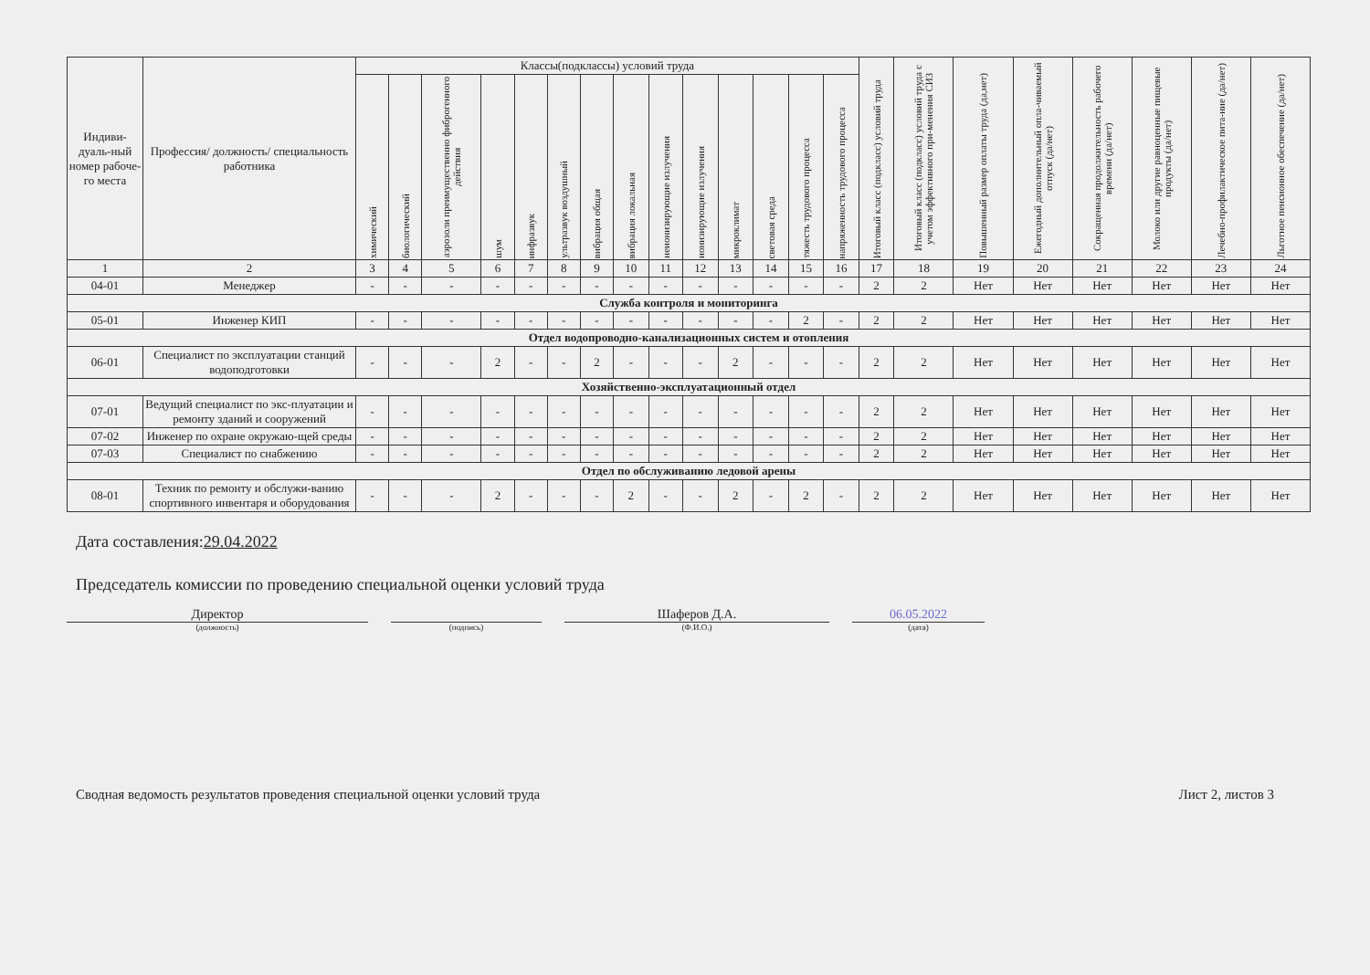| Индиви-дуаль-ный номер рабоче-го места | Профессия/ должность/ специальность работника | Классы(подклассы) условий труда | | | | | | | | | | | | | | Итоговый класс (подкласс) условий труда | Итоговый класс (подкласс) условий труда с учетом эффективного при-менения СИЗ | Повышенный размер оплаты труда (да,нет) | Ежегодный дополнительный опла-чиваемый отпуск (да/нет) | Сокращенная продолжительность рабочего времени (да/нет) | Молоко или другие равноценные пищевые продукты (да/нет) | Лечебно-профилактическое пита-ние (да/нет) | Льготное пенсионное обеспечение (да/нет) |
| --- | --- | --- | --- | --- | --- | --- | --- | --- | --- | --- | --- | --- | --- | --- | --- | --- | --- | --- | --- | --- | --- | --- | --- |
| | | химический | биологический | аэрозоли преимущественно фиброгенного действия | шум | инфразвук | ультразвук воздушный | вибрация общая | вибрация локальная | неионизирующие излучения | ионизирующие излучения | микроклимат | световая среда | тяжесть трудового процесса | напряженность трудового процесса | | | | | | | | |
| 1 | 2 | 3 | 4 | 5 | 6 | 7 | 8 | 9 | 10 | 11 | 12 | 13 | 14 | 15 | 16 | 17 | 18 | 19 | 20 | 21 | 22 | 23 | 24 |
| 04-01 | Менеджер | - | - | - | - | - | - | - | - | - | - | - | - | - | - | 2 | 2 | Нет | Нет | Нет | Нет | Нет | Нет |
| Служба контроля и мониторинга | | | | | | | | | | | | | | | | | | | | | | | |
| 05-01 | Инженер КИП | - | - | - | - | - | - | - | - | - | - | - | - | 2 | - | 2 | 2 | Нет | Нет | Нет | Нет | Нет | Нет |
| Отдел водопроводно-канализационных систем и отопления | | | | | | | | | | | | | | | | | | | | | | | |
| 06-01 | Специалист по эксплуатации станций водоподготовки | - | - | - | 2 | - | - | 2 | - | - | - | 2 | - | - | - | 2 | 2 | Нет | Нет | Нет | Нет | Нет | Нет |
| Хозяйственно-эксплуатационный отдел | | | | | | | | | | | | | | | | | | | | | | | |
| 07-01 | Ведущий специалист по экс-плуатации и ремонту зданий и сооружений | - | - | - | - | - | - | - | - | - | - | - | - | - | - | 2 | 2 | Нет | Нет | Нет | Нет | Нет | Нет |
| 07-02 | Инженер по охране окружаю-щей среды | - | - | - | - | - | - | - | - | - | - | - | - | - | - | 2 | 2 | Нет | Нет | Нет | Нет | Нет | Нет |
| 07-03 | Специалист по снабжению | - | - | - | - | - | - | - | - | - | - | - | - | - | - | 2 | 2 | Нет | Нет | Нет | Нет | Нет | Нет |
| Отдел по обслуживанию ледовой арены | | | | | | | | | | | | | | | | | | | | | | | |
| 08-01 | Техник по ремонту и обслужи-ванию спортивного инвентаря и оборудования | - | - | - | 2 | - | - | - | 2 | - | - | 2 | - | 2 | - | 2 | 2 | Нет | Нет | Нет | Нет | Нет | Нет |
Дата составления:29.04.2022
Председатель комиссии по проведению специальной оценки условий труда
Директор
(должность)
(подпись)
Шаферов Д.А.
(Ф.И.О.)
06.05.2022
(дата)
Сводная ведомость результатов проведения специальной оценки условий труда Лист 2, листов 3